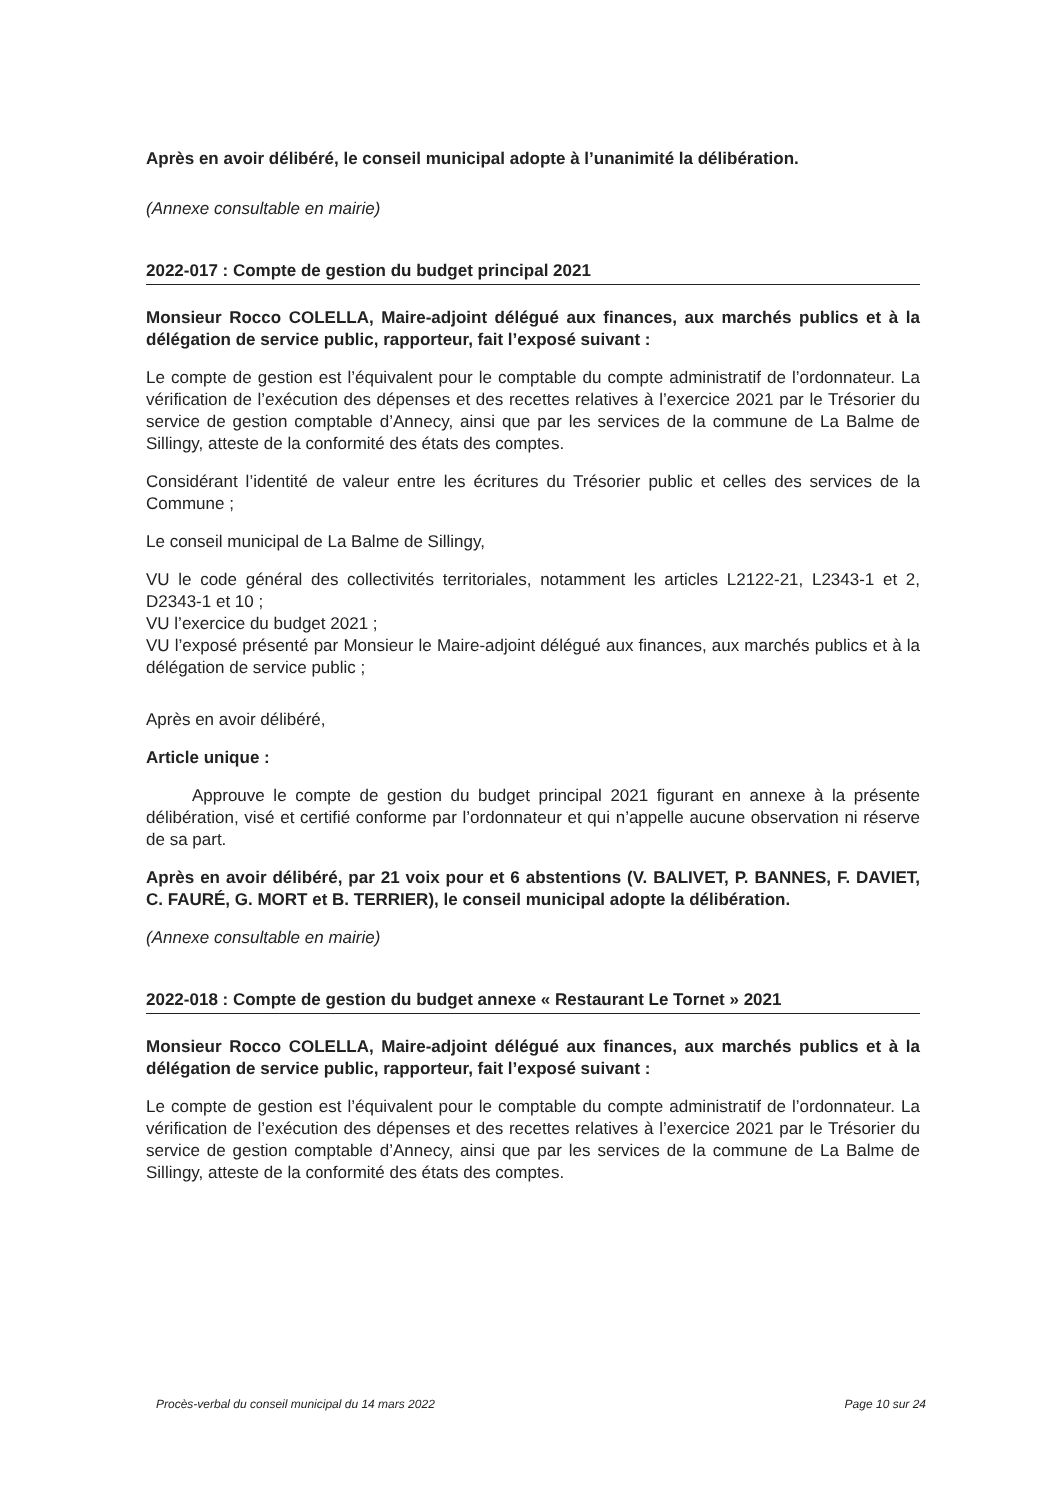Après en avoir délibéré, le conseil municipal adopte à l’unanimité la délibération.
(Annexe consultable en mairie)
2022-017 : Compte de gestion du budget principal 2021
Monsieur Rocco COLELLA, Maire-adjoint délégué aux finances, aux marchés publics et à la délégation de service public, rapporteur, fait l’exposé suivant :
Le compte de gestion est l’équivalent pour le comptable du compte administratif de l’ordonnateur. La vérification de l’exécution des dépenses et des recettes relatives à l’exercice 2021 par le Trésorier du service de gestion comptable d’Annecy, ainsi que par les services de la commune de La Balme de Sillingy, atteste de la conformité des états des comptes.
Considérant l’identité de valeur entre les écritures du Trésorier public et celles des services de la Commune ;
Le conseil municipal de La Balme de Sillingy,
VU le code général des collectivités territoriales, notamment les articles L2122-21, L2343-1 et 2, D2343-1 et 10 ;
VU l’exercice du budget 2021 ;
VU l’exposé présenté par Monsieur le Maire-adjoint délégué aux finances, aux marchés publics et à la délégation de service public ;
Après en avoir délibéré,
Article unique :
Approuve le compte de gestion du budget principal 2021 figurant en annexe à la présente délibération, visé et certifié conforme par l’ordonnateur et qui n’appelle aucune observation ni réserve de sa part.
Après en avoir délibéré, par 21 voix pour et 6 abstentions (V. BALIVET, P. BANNES, F. DAVIET, C. FAURÉ, G. MORT et B. TERRIER), le conseil municipal adopte la délibération.
(Annexe consultable en mairie)
2022-018 : Compte de gestion du budget annexe « Restaurant Le Tornet » 2021
Monsieur Rocco COLELLA, Maire-adjoint délégué aux finances, aux marchés publics et à la délégation de service public, rapporteur, fait l’exposé suivant :
Le compte de gestion est l’équivalent pour le comptable du compte administratif de l’ordonnateur. La vérification de l’exécution des dépenses et des recettes relatives à l’exercice 2021 par le Trésorier du service de gestion comptable d’Annecy, ainsi que par les services de la commune de La Balme de Sillingy, atteste de la conformité des états des comptes.
Procès-verbal du conseil municipal du 14 mars 2022 Page 10 sur 24